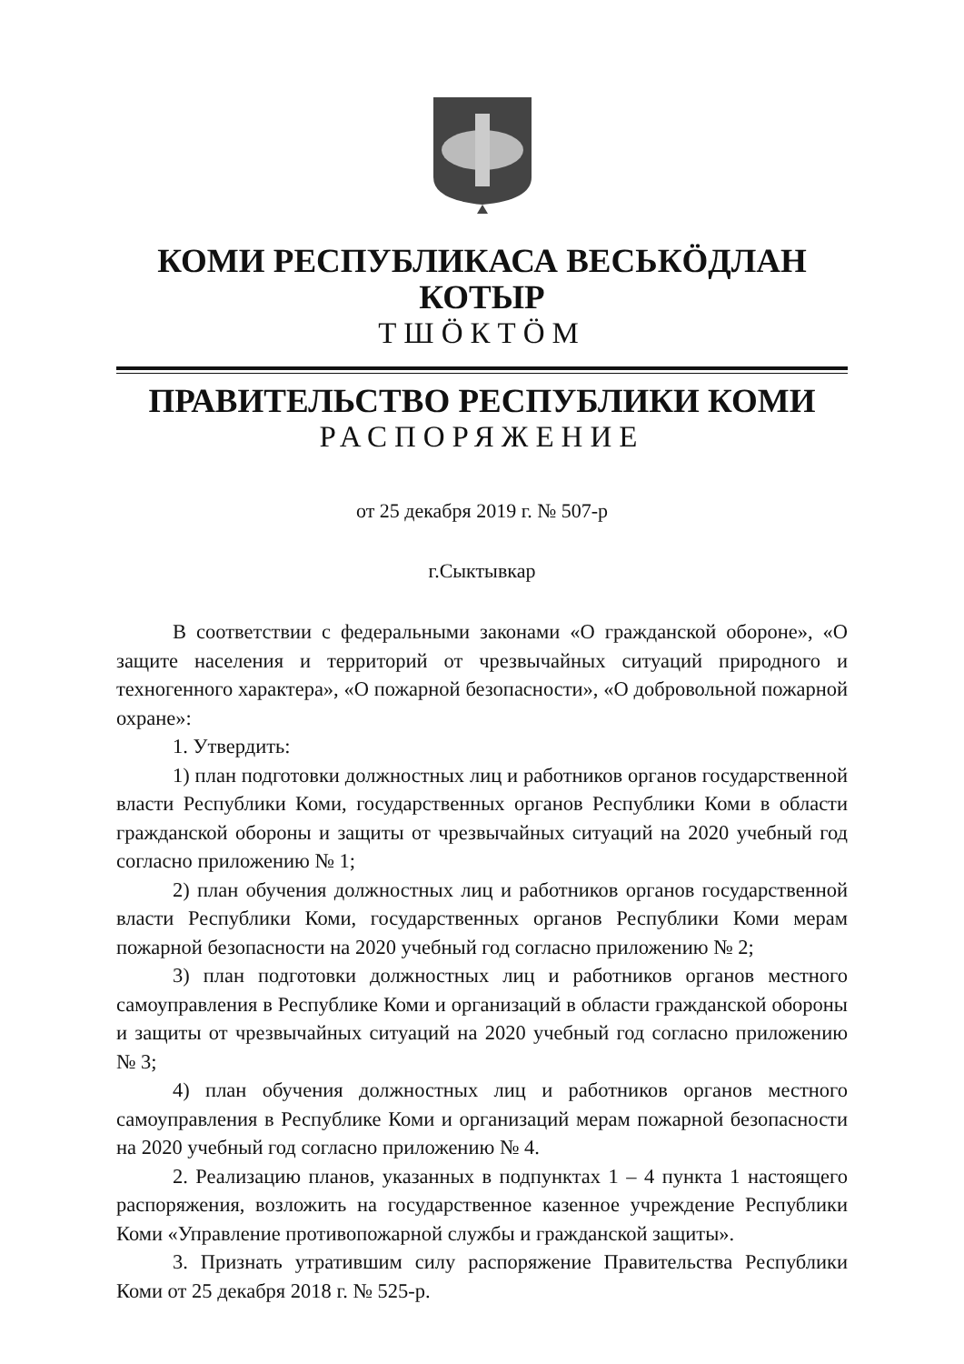КОМИ РЕСПУБЛИКАСА ВЕСЬКӦДЛАН КОТЫР
ТШӦКТӦМ
ПРАВИТЕЛЬСТВО РЕСПУБЛИКИ КОМИ
РАСПОРЯЖЕНИЕ
от 25 декабря 2019 г. № 507-р
г.Сыктывкар
В соответствии с федеральными законами «О гражданской обороне», «О защите населения и территорий от чрезвычайных ситуаций природного и техногенного характера», «О пожарной безопасности», «О добровольной пожарной охране»:
1. Утвердить:
1) план подготовки должностных лиц и работников органов государственной власти Республики Коми, государственных органов Республики Коми в области гражданской обороны и защиты от чрезвычайных ситуаций на 2020 учебный год согласно приложению № 1;
2) план обучения должностных лиц и работников органов государственной власти Республики Коми, государственных органов Республики Коми мерам пожарной безопасности на 2020 учебный год согласно приложению № 2;
3) план подготовки должностных лиц и работников органов местного самоуправления в Республике Коми и организаций в области гражданской обороны и защиты от чрезвычайных ситуаций на 2020 учебный год согласно приложению № 3;
4) план обучения должностных лиц и работников органов местного самоуправления в Республике Коми и организаций мерам пожарной безопасности на 2020 учебный год согласно приложению № 4.
2. Реализацию планов, указанных в подпунктах 1 – 4 пункта 1 настоящего распоряжения, возложить на государственное казенное учреждение Республики Коми «Управление противопожарной службы и гражданской защиты».
3. Признать утратившим силу распоряжение Правительства Республики Коми от 25 декабря 2018 г. № 525-р.